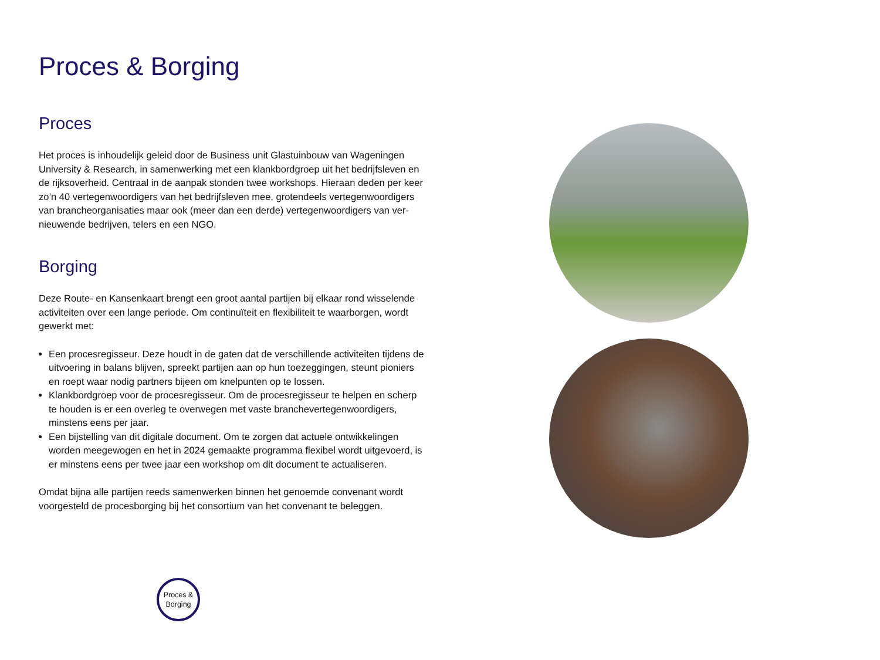Proces & Borging
Proces
Het proces is inhoudelijk geleid door de Business unit Glastuinbouw van Wageningen University & Research, in samenwerking met een klankbordgroep uit het bedrijfsleven en de rijksoverheid. Centraal in de aanpak stonden twee workshops. Hieraan deden per keer zo’n 40 vertegenwoordigers van het bedrijfsleven mee, grotendeels vertegenwoordigers van brancheorganisaties maar ook (meer dan een derde) vertegenwoordigers van ver-nieuwende bedrijven, telers en een NGO.
Borging
Deze Route- en Kansenkaart brengt een groot aantal partijen bij elkaar rond wisselende activiteiten over een lange periode. Om continuïteit en flexibiliteit te waarborgen, wordt gewerkt met:
Een procesregisseur. Deze houdt in de gaten dat de verschillende activiteiten tijdens de uitvoering in balans blijven, spreekt partijen aan op hun toezeggingen, steunt pioniers en roept waar nodig partners bijeen om knelpunten op te lossen.
Klankbordgroep voor de procesregisseur. Om de procesregisseur te helpen en scherp te houden is er een overleg te overwegen met vaste branchevertegenwoordigers, minstens eens per jaar.
Een bijstelling van dit digitale document. Om te zorgen dat actuele ontwikkelingen worden meegewogen en het in 2024 gemaakte programma flexibel wordt uitgevoerd, is er minstens eens per twee jaar een workshop om dit document te actualiseren.
Omdat bijna alle partijen reeds samenwerken binnen het genoemde convenant wordt voorgesteld de procesborging bij het consortium van het convenant te beleggen.
Proces &
Borging